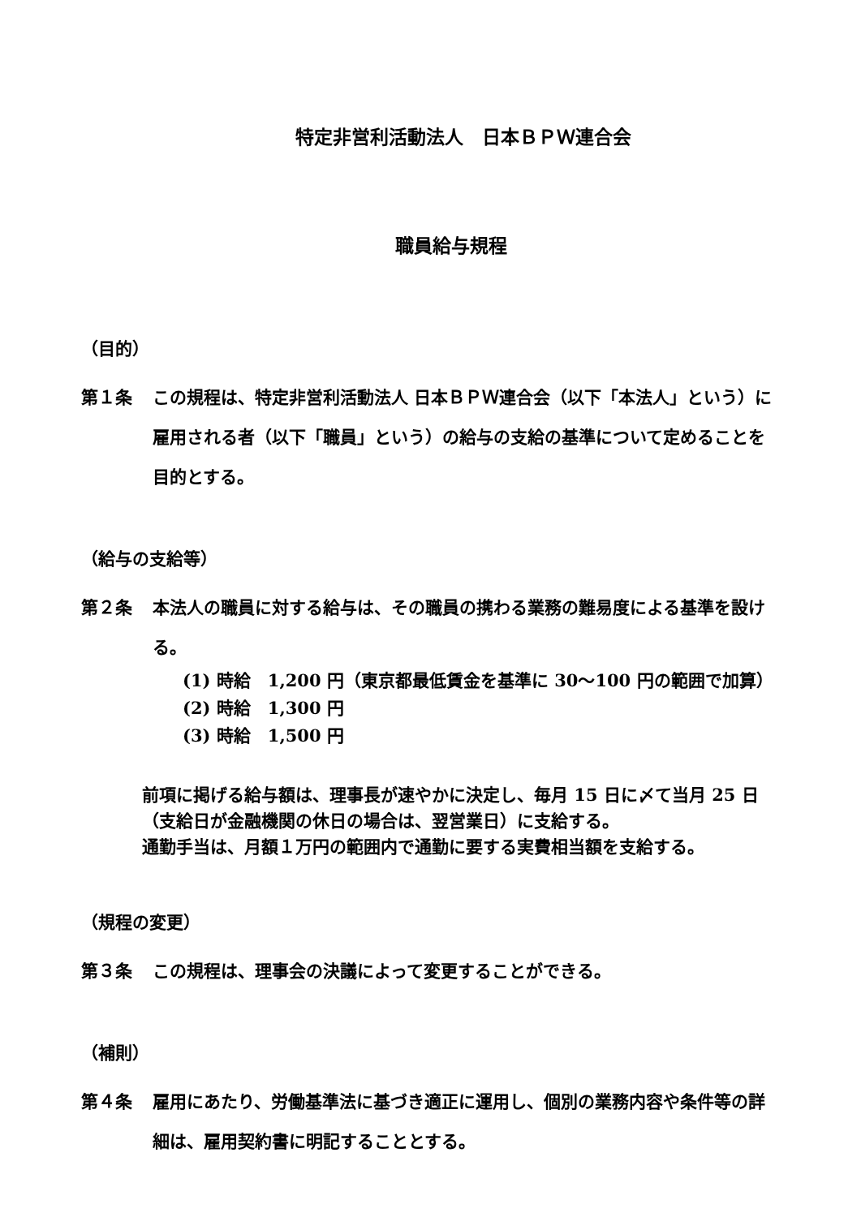特定非営利活動法人　日本ＢＰＷ連合会
職員給与規程
（目的）
第１条 この規程は、特定非営利活動法人 日本ＢＰＷ連合会（以下「本法人」という）に雇用される者（以下「職員」という）の給与の支給の基準について定めることを目的とする。
（給与の支給等）
第２条 本法人の職員に対する給与は、その職員の携わる業務の難易度による基準を設ける。
(1) 時給　1,200 円（東京都最低賃金を基準に 30～100 円の範囲で加算）
(2) 時給　1,300 円
(3) 時給　1,500 円
前項に掲げる給与額は、理事長が速やかに決定し、毎月 15 日に〆て当月 25 日（支給日が金融機関の休日の場合は、翌営業日）に支給する。
通勤手当は、月額１万円の範囲内で通勤に要する実費相当額を支給する。
（規程の変更）
第３条 この規程は、理事会の決議によって変更することができる。
（補則）
第４条 雇用にあたり、労働基準法に基づき適正に運用し、個別の業務内容や条件等の詳細は、雇用契約書に明記することとする。